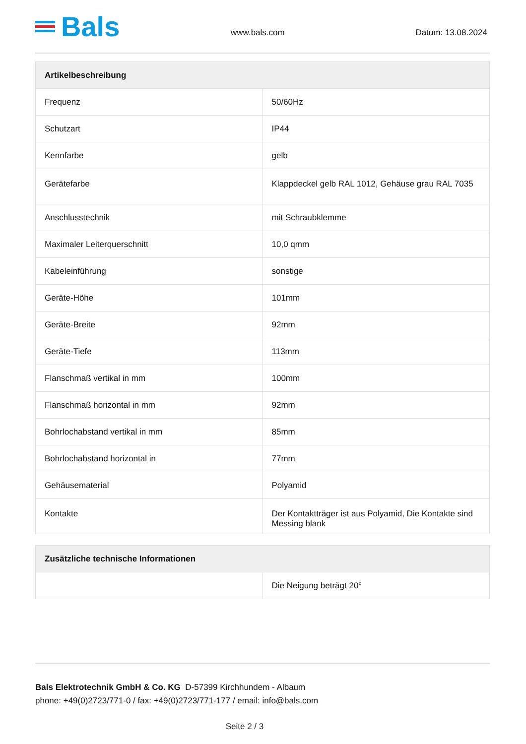Bals
www.bals.com
Datum: 13.08.2024
| Artikelbeschreibung | |
| --- | --- |
| Frequenz | 50/60Hz |
| Schutzart | IP44 |
| Kennfarbe | gelb |
| Gerätefarbe | Klappdeckel gelb RAL 1012, Gehäuse grau RAL 7035 |
| Anschlusstechnik | mit Schraubklemme |
| Maximaler Leiterquerschnitt | 10,0 qmm |
| Kabeleinführung | sonstige |
| Geräte-Höhe | 101mm |
| Geräte-Breite | 92mm |
| Geräte-Tiefe | 113mm |
| Flanschmaß vertikal in mm | 100mm |
| Flanschmaß horizontal in mm | 92mm |
| Bohrlochabstand vertikal in mm | 85mm |
| Bohrlochabstand horizontal in | 77mm |
| Gehäusematerial | Polyamid |
| Kontakte | Der Kontaktträger ist aus Polyamid, Die Kontakte sind Messing blank |
| Zusätzliche technische Informationen | |
| --- | --- |
| | Die Neigung beträgt 20° |
Bals Elektrotechnik GmbH & Co. KG D-57399 Kirchhundem - Albaum
phone: +49(0)2723/771-0 / fax: +49(0)2723/771-177 / email: info@bals.com
Seite 2 / 3